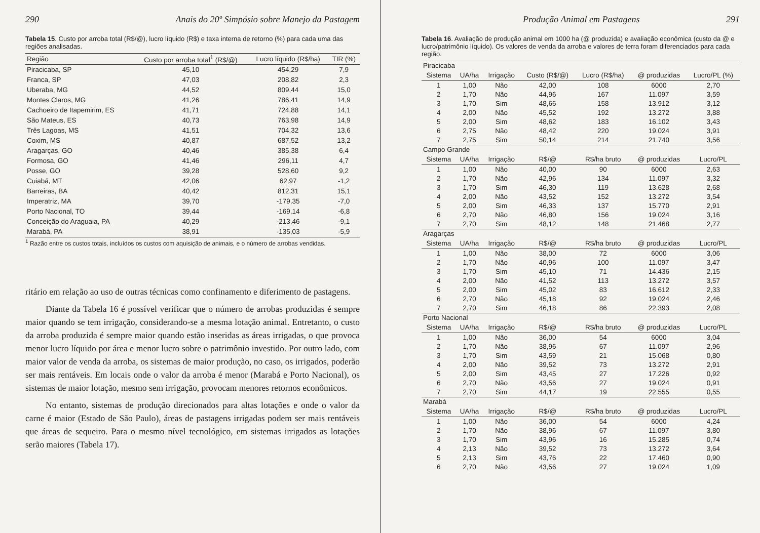290 Anais do 20º Simpósio sobre Manejo da Pastagem
Tabela 15. Custo por arroba total (R$/@), lucro líquido (R$) e taxa interna de retorno (%) para cada uma das regiões analisadas.
| Região | Custo por arroba total<sup>1</sup> (R$/@) | Lucro líquido (R$/ha) | TIR (%) |
| --- | --- | --- | --- |
| Piracicaba, SP | 45,10 | 454,29 | 7,9 |
| Franca, SP | 47,03 | 208,82 | 2,3 |
| Uberaba, MG | 44,52 | 809,44 | 15,0 |
| Montes Claros, MG | 41,26 | 786,41 | 14,9 |
| Cachoeiro de Itapemirim, ES | 41,71 | 724,88 | 14,1 |
| São Mateus, ES | 40,73 | 763,98 | 14,9 |
| Três Lagoas, MS | 41,51 | 704,32 | 13,6 |
| Coxim, MS | 40,87 | 687,52 | 13,2 |
| Aragarças, GO | 40,46 | 385,38 | 6,4 |
| Formosa, GO | 41,46 | 296,11 | 4,7 |
| Posse, GO | 39,28 | 528,60 | 9,2 |
| Cuiabá, MT | 42,06 | 62,97 | -1,2 |
| Barreiras, BA | 40,42 | 812,31 | 15,1 |
| Imperatriz, MA | 39,70 | -179,35 | -7,0 |
| Porto Nacional, TO | 39,44 | -169,14 | -6,8 |
| Conceição do Araguaia, PA | 40,29 | -213,46 | -9,1 |
| Marabá, PA | 38,91 | -135,03 | -5,9 |
<sup>1</sup> Razão entre os custos totais, incluídos os custos com aquisição de animais, e o número de arrobas vendidas.
ritário em relação ao uso de outras técnicas como confinamento e diferimento de pastagens.
Diante da Tabela 16 é possível verificar que o número de arrobas produzidas é sempre maior quando se tem irrigação, considerando-se a mesma lotação animal. Entretanto, o custo da arroba produzida é sempre maior quando estão inseridas as áreas irrigadas, o que provoca menor lucro líquido por área e menor lucro sobre o patrimônio investido. Por outro lado, com maior valor de venda da arroba, os sistemas de maior produção, no caso, os irrigados, poderão ser mais rentáveis. Em locais onde o valor da arroba é menor (Marabá e Porto Nacional), os sistemas de maior lotação, mesmo sem irrigação, provocam menores retornos econômicos.
No entanto, sistemas de produção direcionados para altas lotações e onde o valor da carne é maior (Estado de São Paulo), áreas de pastagens irrigadas podem ser mais rentáveis que áreas de sequeiro. Para o mesmo nível tecnológico, em sistemas irrigados as lotações serão maiores (Tabela 17).
Produção Animal em Pastagens 291
Tabela 16. Avaliação de produção animal em 1000 ha (@ produzida) e avaliação econômica (custo da @ e lucro/patrimônio líquido). Os valores de venda da arroba e valores de terra foram diferenciados para cada região.
| Piracicaba | | | | | | |
| Sistema | UA/ha | Irrigação | Custo (R$/@) | Lucro (R$/ha) | @ produzidas | Lucro/PL (%) |
| 1 | 1,00 | Não | 42,00 | 108 | 6000 | 2,70 |
| 2 | 1,70 | Não | 44,96 | 167 | 11.097 | 3,59 |
| 3 | 1,70 | Sim | 48,66 | 158 | 13.912 | 3,12 |
| 4 | 2,00 | Não | 45,52 | 192 | 13.272 | 3,88 |
| 5 | 2,00 | Sim | 48,62 | 183 | 16.102 | 3,43 |
| 6 | 2,75 | Não | 48,42 | 220 | 19.024 | 3,91 |
| 7 | 2,75 | Sim | 50,14 | 214 | 21.740 | 3,56 |
| Campo Grande | | | | | | |
| Sistema | UA/ha | Irrigação | R$/@ | R$/ha bruto | @ produzidas | Lucro/PL |
| 1 | 1,00 | Não | 40,00 | 90 | 6000 | 2,63 |
| 2 | 1,70 | Não | 42,96 | 134 | 11.097 | 3,32 |
| 3 | 1,70 | Sim | 46,30 | 119 | 13.628 | 2,68 |
| 4 | 2,00 | Não | 43,52 | 152 | 13.272 | 3,54 |
| 5 | 2,00 | Sim | 46,33 | 137 | 15.770 | 2,91 |
| 6 | 2,70 | Não | 46,80 | 156 | 19.024 | 3,16 |
| 7 | 2,70 | Sim | 48,12 | 148 | 21.468 | 2,77 |
| Aragarças | | | | | | |
| Sistema | UA/ha | Irrigação | R$/@ | R$/ha bruto | @ produzidas | Lucro/PL |
| 1 | 1,00 | Não | 38,00 | 72 | 6000 | 3,06 |
| 2 | 1,70 | Não | 40,96 | 100 | 11.097 | 3,47 |
| 3 | 1,70 | Sim | 45,10 | 71 | 14.436 | 2,15 |
| 4 | 2,00 | Não | 41,52 | 113 | 13.272 | 3,57 |
| 5 | 2,00 | Sim | 45,02 | 83 | 16.612 | 2,33 |
| 6 | 2,70 | Não | 45,18 | 92 | 19.024 | 2,46 |
| 7 | 2,70 | Sim | 46,18 | 86 | 22.393 | 2,08 |
| Porto Nacional | | | | | | |
| Sistema | UA/ha | Irrigação | R$/@ | R$/ha bruto | @ produzidas | Lucro/PL |
| 1 | 1,00 | Não | 36,00 | 54 | 6000 | 3,04 |
| 2 | 1,70 | Não | 38,96 | 67 | 11.097 | 2,96 |
| 3 | 1,70 | Sim | 43,59 | 21 | 15.068 | 0,80 |
| 4 | 2,00 | Não | 39,52 | 73 | 13.272 | 2,91 |
| 5 | 2,00 | Sim | 43,45 | 27 | 17.226 | 0,92 |
| 6 | 2,70 | Não | 43,56 | 27 | 19.024 | 0,91 |
| 7 | 2,70 | Sim | 44,17 | 19 | 22.555 | 0,55 |
| Marabá | | | | | | |
| Sistema | UA/ha | Irrigação | R$/@ | R$/ha bruto | @ produzidas | Lucro/PL |
| 1 | 1,00 | Não | 36,00 | 54 | 6000 | 4,24 |
| 2 | 1,70 | Não | 38,96 | 67 | 11.097 | 3,80 |
| 3 | 1,70 | Sim | 43,96 | 16 | 15.285 | 0,74 |
| 4 | 2,13 | Não | 39,52 | 73 | 13.272 | 3,64 |
| 5 | 2,13 | Sim | 43,76 | 22 | 17.460 | 0,90 |
| 6 | 2,70 | Não | 43,56 | 27 | 19.024 | 1,09 |